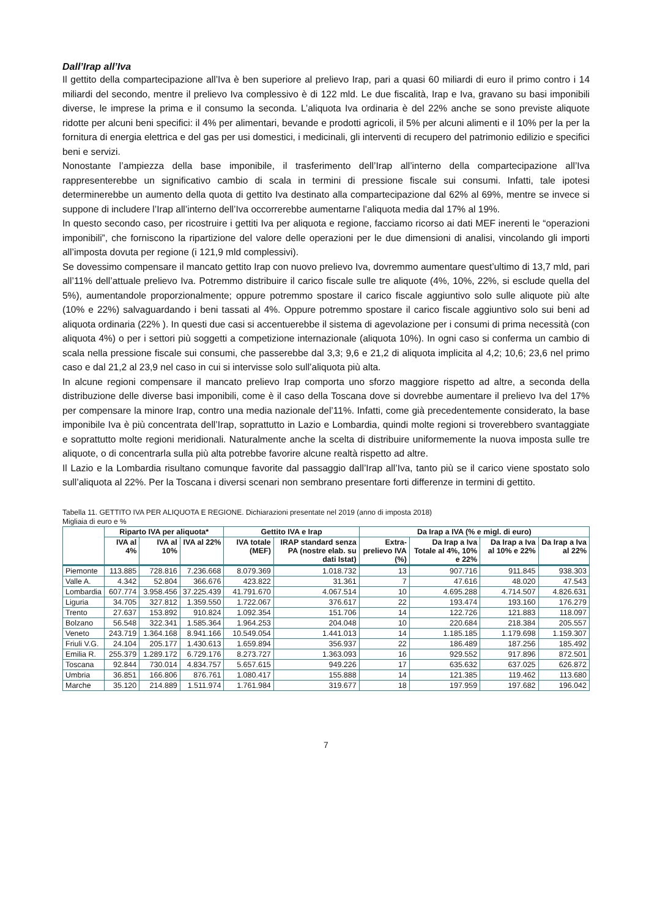Dall’Irap all’Iva
Il gettito della compartecipazione all’Iva è ben superiore al prelievo Irap, pari a quasi 60 miliardi di euro il primo contro i 14 miliardi del secondo, mentre il prelievo Iva complessivo è di 122 mld. Le due fiscalità, Irap e Iva, gravano su basi imponibili diverse, le imprese la prima e il consumo la seconda. L’aliquota Iva ordinaria è del 22% anche se sono previste aliquote ridotte per alcuni beni specifici: il 4% per alimentari, bevande e prodotti agricoli, il 5% per alcuni alimenti e il 10% per la per la fornitura di energia elettrica e del gas per usi domestici, i medicinali, gli interventi di recupero del patrimonio edilizio e specifici beni e servizi.
Nonostante l’ampiezza della base imponibile, il trasferimento dell’Irap all’interno della compartecipazione all’Iva rappresenterebbe un significativo cambio di scala in termini di pressione fiscale sui consumi. Infatti, tale ipotesi determinerebbe un aumento della quota di gettito Iva destinato alla compartecipazione dal 62% al 69%, mentre se invece si suppone di includere l’Irap all’interno dell’Iva occorrerebbe aumentarne l’aliquota media dal 17% al 19%.
In questo secondo caso, per ricostruire i gettiti Iva per aliquota e regione, facciamo ricorso ai dati MEF inerenti le “operazioni imponibili”, che forniscono la ripartizione del valore delle operazioni per le due dimensioni di analisi, vincolando gli importi all’imposta dovuta per regione (i 121,9 mld complessivi).
Se dovessimo compensare il mancato gettito Irap con nuovo prelievo Iva, dovremmo aumentare quest’ultimo di 13,7 mld, pari all’11% dell’attuale prelievo Iva. Potremmo distribuire il carico fiscale sulle tre aliquote (4%, 10%, 22%, si esclude quella del 5%), aumentandole proporzionalmente; oppure potremmo spostare il carico fiscale aggiuntivo solo sulle aliquote più alte (10% e 22%) salvaguardando i beni tassati al 4%. Oppure potremmo spostare il carico fiscale aggiuntivo solo sui beni ad aliquota ordinaria (22% ). In questi due casi si accentuerebbe il sistema di agevolazione per i consumi di prima necessità (con aliquota 4%) o per i settori più soggetti a competizione internazionale (aliquota 10%). In ogni caso si conferma un cambio di scala nella pressione fiscale sui consumi, che passerebbe dal 3,3; 9,6 e 21,2 di aliquota implicita al 4,2; 10,6; 23,6 nel primo caso e dal 21,2 al 23,9 nel caso in cui si intervisse solo sull’aliquota più alta.
In alcune regioni compensare il mancato prelievo Irap comporta uno sforzo maggiore rispetto ad altre, a seconda della distribuzione delle diverse basi imponibili, come è il caso della Toscana dove si dovrebbe aumentare il prelievo Iva del 17% per compensare la minore Irap, contro una media nazionale del’11%. Infatti, come già precedentemente considerato, la base imponibile Iva è più concentrata dell’Irap, soprattutto in Lazio e Lombardia, quindi molte regioni si troverebbero svantaggiate e soprattutto molte regioni meridionali. Naturalmente anche la scelta di distribuire uniformemente la nuova imposta sulle tre aliquote, o di concentrarla sulla più alta potrebbe favorire alcune realtà rispetto ad altre.
Il Lazio e la Lombardia risultano comunque favorite dal passaggio dall’Irap all’Iva, tanto più se il carico viene spostato solo sull’aliquota al 22%. Per la Toscana i diversi scenari non sembrano presentare forti differenze in termini di gettito.
Tabella 11. GETTITO IVA PER ALIQUOTA E REGIONE. Dichiarazioni presentate nel 2019 (anno di imposta 2018)
Migliaia di euro e %
| | Riparto IVA per aliquota* | | | Gettito IVA e Irap | | Da Irap a IVA (% e migl. di euro) | | | |
| --- | --- | --- | --- | --- | --- | --- | --- | --- | --- |
| | IVA al 4% | IVA al 10% | IVA al 22% | IVA totale (MEF) | IRAP standard senza PA (nostre elab. su dati Istat) | Extra-prelievo IVA (%) | Da Irap a Iva Totale al 4%, 10% e 22% | Da Irap a Iva al 10% e 22% | Da Irap a Iva al 22% |
| Piemonte | 113.885 | 728.816 | 7.236.668 | 8.079.369 | 1.018.732 | 13 | 907.716 | 911.845 | 938.303 |
| Valle A. | 4.342 | 52.804 | 366.676 | 423.822 | 31.361 | 7 | 47.616 | 48.020 | 47.543 |
| Lombardia | 607.774 | 3.958.456 | 37.225.439 | 41.791.670 | 4.067.514 | 10 | 4.695.288 | 4.714.507 | 4.826.631 |
| Liguria | 34.705 | 327.812 | 1.359.550 | 1.722.067 | 376.617 | 22 | 193.474 | 193.160 | 176.279 |
| Trento | 27.637 | 153.892 | 910.824 | 1.092.354 | 151.706 | 14 | 122.726 | 121.883 | 118.097 |
| Bolzano | 56.548 | 322.341 | 1.585.364 | 1.964.253 | 204.048 | 10 | 220.684 | 218.384 | 205.557 |
| Veneto | 243.719 | 1.364.168 | 8.941.166 | 10.549.054 | 1.441.013 | 14 | 1.185.185 | 1.179.698 | 1.159.307 |
| Friuli V.G. | 24.104 | 205.177 | 1.430.613 | 1.659.894 | 356.937 | 22 | 186.489 | 187.256 | 185.492 |
| Emilia R. | 255.379 | 1.289.172 | 6.729.176 | 8.273.727 | 1.363.093 | 16 | 929.552 | 917.896 | 872.501 |
| Toscana | 92.844 | 730.014 | 4.834.757 | 5.657.615 | 949.226 | 17 | 635.632 | 637.025 | 626.872 |
| Umbria | 36.851 | 166.806 | 876.761 | 1.080.417 | 155.888 | 14 | 121.385 | 119.462 | 113.680 |
| Marche | 35.120 | 214.889 | 1.511.974 | 1.761.984 | 319.677 | 18 | 197.959 | 197.682 | 196.042 |
7